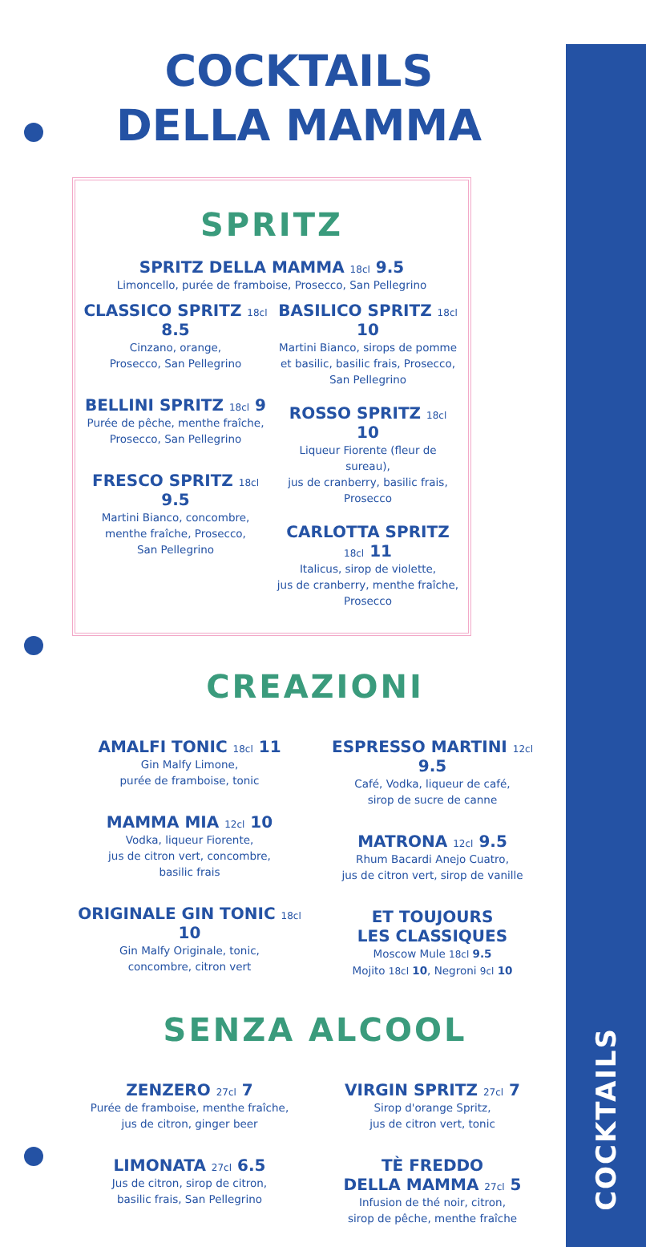COCKTAILS
COCKTAILS
DELLA MAMMA
SPRITZ
SPRITZ DELLA MAMMA 18cl 9.5
Limoncello, purée de framboise, Prosecco, San Pellegrino
CLASSICO SPRITZ 18cl 8.5
Cinzano, orange,
Prosecco, San Pellegrino
BELLINI SPRITZ 18cl 9
Purée de pêche, menthe fraîche,
Prosecco, San Pellegrino
FRESCO SPRITZ 18cl 9.5
Martini Bianco, concombre,
menthe fraîche, Prosecco,
San Pellegrino
BASILICO SPRITZ 18cl 10
Martini Bianco, sirops de pomme
et basilic, basilic frais, Prosecco,
San Pellegrino
ROSSO SPRITZ 18cl 10
Liqueur Fiorente (fleur de sureau),
jus de cranberry, basilic frais, Prosecco
CARLOTTA SPRITZ 18cl 11
Italicus, sirop de violette,
jus de cranberry, menthe fraîche,
Prosecco
CREAZIONI
AMALFI TONIC 18cl 11
Gin Malfy Limone,
purée de framboise, tonic
MAMMA MIA 12cl 10
Vodka, liqueur Fiorente,
jus de citron vert, concombre,
basilic frais
ORIGINALE GIN TONIC 18cl 10
Gin Malfy Originale, tonic,
concombre, citron vert
ESPRESSO MARTINI 12cl 9.5
Café, Vodka, liqueur de café,
sirop de sucre de canne
MATRONA 12cl 9.5
Rhum Bacardi Anejo Cuatro,
jus de citron vert, sirop de vanille
ET TOUJOURS
LES CLASSIQUES
Moscow Mule 18cl 9.5
Mojito 18cl 10, Negroni 9cl 10
SENZA ALCOOL
ZENZERO 27cl 7
Purée de framboise, menthe fraîche,
jus de citron, ginger beer
LIMONATA 27cl 6.5
Jus de citron, sirop de citron,
basilic frais, San Pellegrino
VIRGIN SPRITZ 27cl 7
Sirop d'orange Spritz,
jus de citron vert, tonic
TÈ FREDDO
DELLA MAMMA 27cl 5
Infusion de thé noir, citron,
sirop de pêche, menthe fraîche